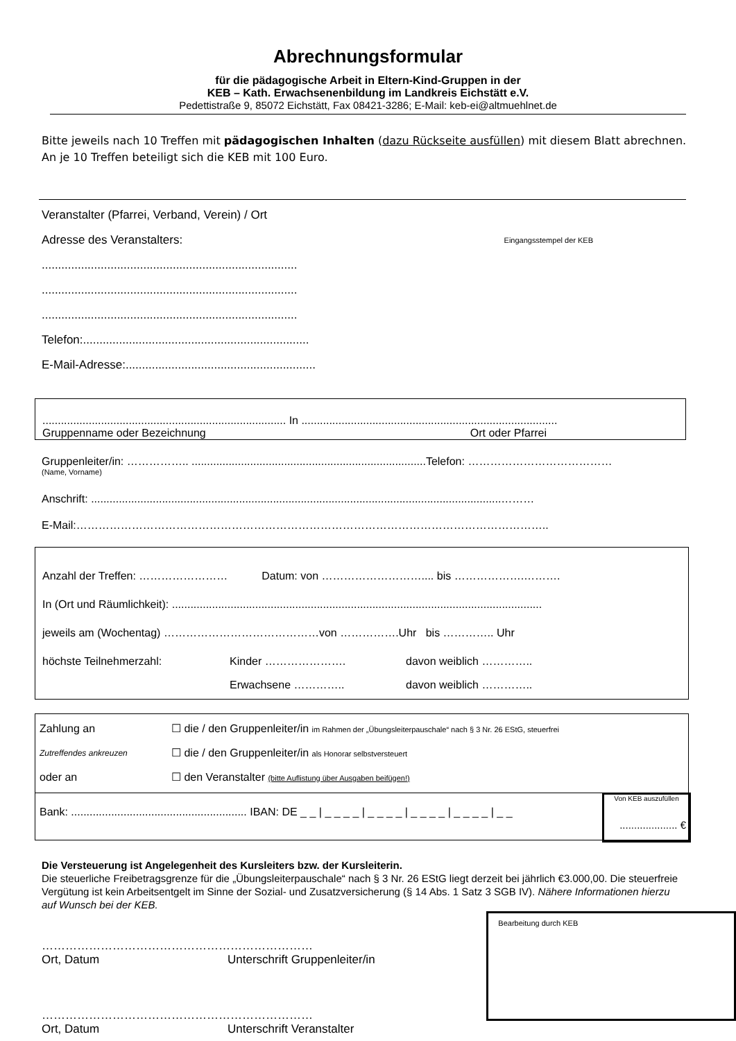Abrechnungsformular
für die pädagogische Arbeit in Eltern-Kind-Gruppen in der
KEB – Kath. Erwachsenenbildung im Landkreis Eichstätt e.V.
Pedettistraße 9, 85072 Eichstätt, Fax 08421-3286; E-Mail: keb-ei@altmuehlnet.de
Bitte jeweils nach 10 Treffen mit pädagogischen Inhalten (dazu Rückseite ausfüllen) mit diesem Blatt abrechnen. An je 10 Treffen beteiligt sich die KEB mit 100 Euro.
Veranstalter (Pfarrei, Verband, Verein) / Ort
Adresse des Veranstalters: Eingangsstempel der KEB
..............................................................................
..............................................................................
..............................................................................
Telefon:.....................................................................
E-Mail-Adresse:..........................................................
............................................................................... In ...................................................................................
Gruppenname oder Bezeichnung Ort oder Pfarrei
Gruppenleiter/in: …………….. ............................................................................Telefon: …………………………………
(Name, Vorname)
Anschrift: .....................................................................................................................................………
E-Mail:………………………………………………………………………………………………………………..
Anzahl der Treffen: …………………… Datum: von ……………………….... bis ……………….……….
In (Ort und Räumlichkeit): ........................................................................................................................
jeweils am (Wochentag) ……………………………………von …………….Uhr bis ………….. Uhr
höchste Teilnehmerzahl: Kinder …………………. davon weiblich …………..
Erwachsene ………….. davon weiblich …………..
Zahlung an ☐ die / den Gruppenleiter/in im Rahmen der „Übungsleiterpauschale“ nach § 3 Nr. 26 EStG, steuerfrei
Zutreffendes ankreuzen ☐ die / den Gruppenleiter/in als Honorar selbstversteuert
oder an ☐ den Veranstalter (bitte Auflistung über Ausgaben beifügen!)
Bank: ......................................................... IBAN: DE _ _ | _ _ _ _ | _ _ _ _ | _ _ _ _ | _ _ _ _ | _ _
Von KEB auszufüllen
.................... €
Die Versteuerung ist Angelegenheit des Kursleiters bzw. der Kursleiterin.
Die steuerliche Freibetragsgrenze für die „Übungsleiterpauschale“ nach § 3 Nr. 26 EStG liegt derzeit bei jährlich €3.000,00. Die steuerfreie Vergütung ist kein Arbeitsentgelt im Sinne der Sozial- und Zusatzversicherung (§ 14 Abs. 1 Satz 3 SGB IV). Nähere Informationen hierzu auf Wunsch bei der KEB.
……………………………………………………………
Ort, Datum Unterschrift Gruppenleiter/in
……………………………………………………………
Ort, Datum Unterschrift Veranstalter
Bearbeitung durch KEB